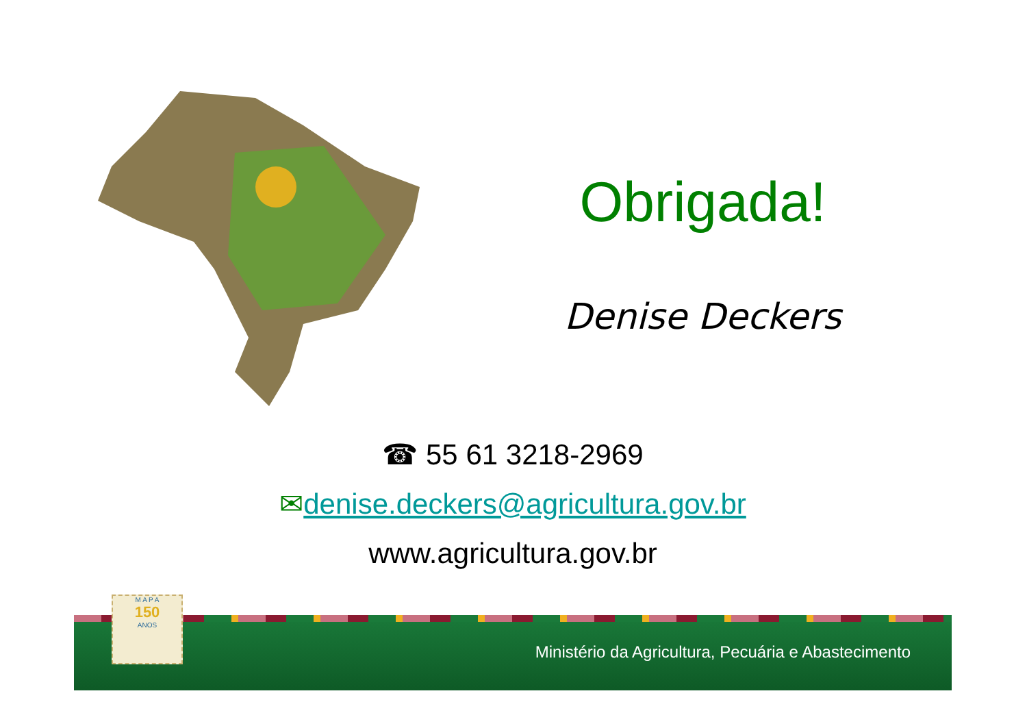Obrigada!
Denise Deckers
☎ 55 61 3218-2969
✉denise.deckers@agricultura.gov.br
www.agricultura.gov.br
M A P A
150
ANOS
Ministério da Agricultura, Pecuária e Abastecimento